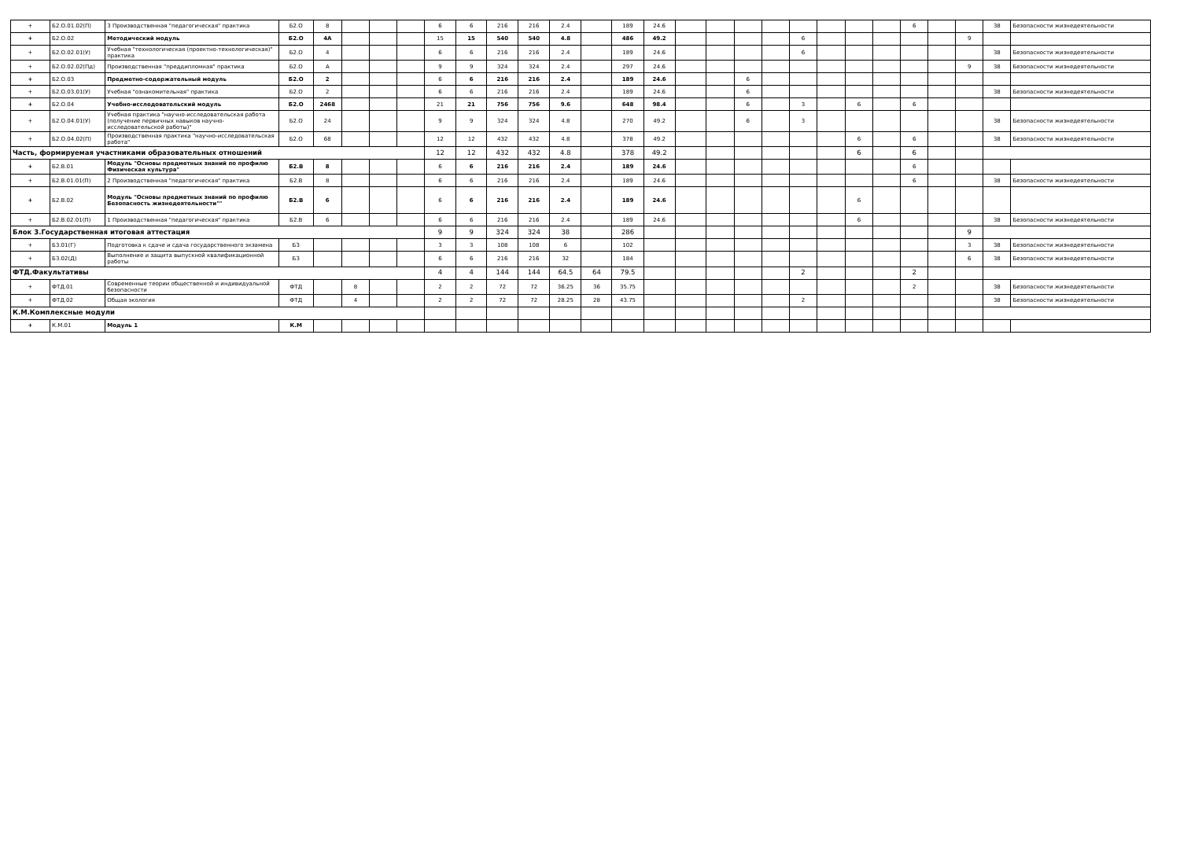| + | Б2.О.01.02(П) | 3 Производственная "педагогическая" практика | Б2.О | 8 | | | | 6 | 6 | 216 | 216 | 2.4 | | 189 | 24.6 | | | | | | | | | 6 | | | 38 | Безопасности жизнедеятельности |
| + | Б2.О.02 | Методический модуль | Б2.О | 4А | | | | 15 | 15 | 540 | 540 | 4.8 | | 486 | 49.2 | | | | | 6 | | | | | | 9 | | |
| + | Б2.О.02.01(У) | Учебная "технологическая (проектно-технологическая)" практика | Б2.О | 4 | | | | 6 | 6 | 216 | 216 | 2.4 | | 189 | 24.6 | | | | | 6 | | | | | | | 38 | Безопасности жизнедеятельности |
| + | Б2.О.02.02(Пд) | Производственная "преддипломная" практика | Б2.О | А | | | | 9 | 9 | 324 | 324 | 2.4 | | 297 | 24.6 | | | | | | | | | | | 9 | 38 | Безопасности жизнедеятельности |
| + | Б2.О.03 | Предметно-содержательный модуль | Б2.О | 2 | | | | 6 | 6 | 216 | 216 | 2.4 | | 189 | 24.6 | | | 6 | | | | | | | | | | |
| + | Б2.О.03.01(У) | Учебная "ознакомительная" практика | Б2.О | 2 | | | | 6 | 6 | 216 | 216 | 2.4 | | 189 | 24.6 | | | 6 | | | | | | | | | 38 | Безопасности жизнедеятельности |
| + | Б2.О.04 | Учебно-исследовательский модуль | Б2.О | 2468 | | | | 21 | 21 | 756 | 756 | 9.6 | | 648 | 98.4 | | | 6 | | 3 | | 6 | | 6 | | | | |
| + | Б2.О.04.01(У) | Учебная практика "научно-исследовательская работа (получение первичных навыков научно-исследовательской работы)" | Б2.О | 24 | | | | 9 | 9 | 324 | 324 | 4.8 | | 270 | 49.2 | | | 6 | | 3 | | | | | | | 38 | Безопасности жизнедеятельности |
| + | Б2.О.04.02(П) | Производственная практика "научно-исследовательская работа" | Б2.О | 68 | | | | 12 | 12 | 432 | 432 | 4.8 | | 378 | 49.2 | | | | | | | 6 | | 6 | | | 38 | Безопасности жизнедеятельности |
| Часть, формируемая участниками образовательных отношений | | | | | | | | 12 | 12 | 432 | 432 | 4.8 | | 378 | 49.2 | | | | | | | 6 | | 6 | | | | |
| + | Б2.В.01 | Модуль "Основы предметных знаний по профилю Физическая культура" | Б2.В | 8 | | | | 6 | 6 | 216 | 216 | 2.4 | | 189 | 24.6 | | | | | | | | | 6 | | | | |
| + | Б2.В.01.01(П) | 2 Производственная "педагогическая" практика | Б2.В | 8 | | | | 6 | 6 | 216 | 216 | 2.4 | | 189 | 24.6 | | | | | | | | | 6 | | | 38 | Безопасности жизнедеятельности |
| + | Б2.В.02 | Модуль "Основы предметных знаний по профилю Безопасность жизнедеятельности"" | Б2.В | 6 | | | | 6 | 6 | 216 | 216 | 2.4 | | 189 | 24.6 | | | | | | | 6 | | | | | | |
| + | Б2.В.02.01(П) | 1 Производственная "педагогическая" практика | Б2.В | 6 | | | | 6 | 6 | 216 | 216 | 2.4 | | 189 | 24.6 | | | | | | | 6 | | | | | 38 | Безопасности жизнедеятельности |
| Блок 3.Государственная итоговая аттестация | | | | | | | | 9 | 9 | 324 | 324 | 38 | | 286 | | | | | | | | | | | | 9 | | |
| + | Б3.01(Г) | Подготовка к сдаче и сдача государственного экзамена | Б3 | | | | | 3 | 3 | 108 | 108 | 6 | | 102 | | | | | | | | | | | | 3 | 38 | Безопасности жизнедеятельности |
| + | Б3.02(Д) | Выполнение и защита выпускной квалификационной работы | Б3 | | | | | 6 | 6 | 216 | 216 | 32 | | 184 | | | | | | | | | | | | 6 | 38 | Безопасности жизнедеятельности |
| ФТД.Факультативы | | | | | | | | 4 | 4 | 144 | 144 | 64.5 | 64 | 79.5 | | | | | | 2 | | | | 2 | | | | |
| + | ФТД.01 | Современные теории общественной и индивидуальной безопасности | ФТД | | 8 | | | 2 | 2 | 72 | 72 | 36.25 | 36 | 35.75 | | | | | | | | | | 2 | | | 38 | Безопасности жизнедеятельности |
| + | ФТД.02 | Общая экология | ФТД | | 4 | | | 2 | 2 | 72 | 72 | 28.25 | 28 | 43.75 | | | | | | 2 | | | | | | | 38 | Безопасности жизнедеятельности |
| К.М.Комплексные модули | | | | | | | | | | | | | | | | | | | | | | | | | | | | |
| + | К.М.01 | Модуль 1 | К.М | | | | | | | | | | | | | | | | | | | | | | | | | |